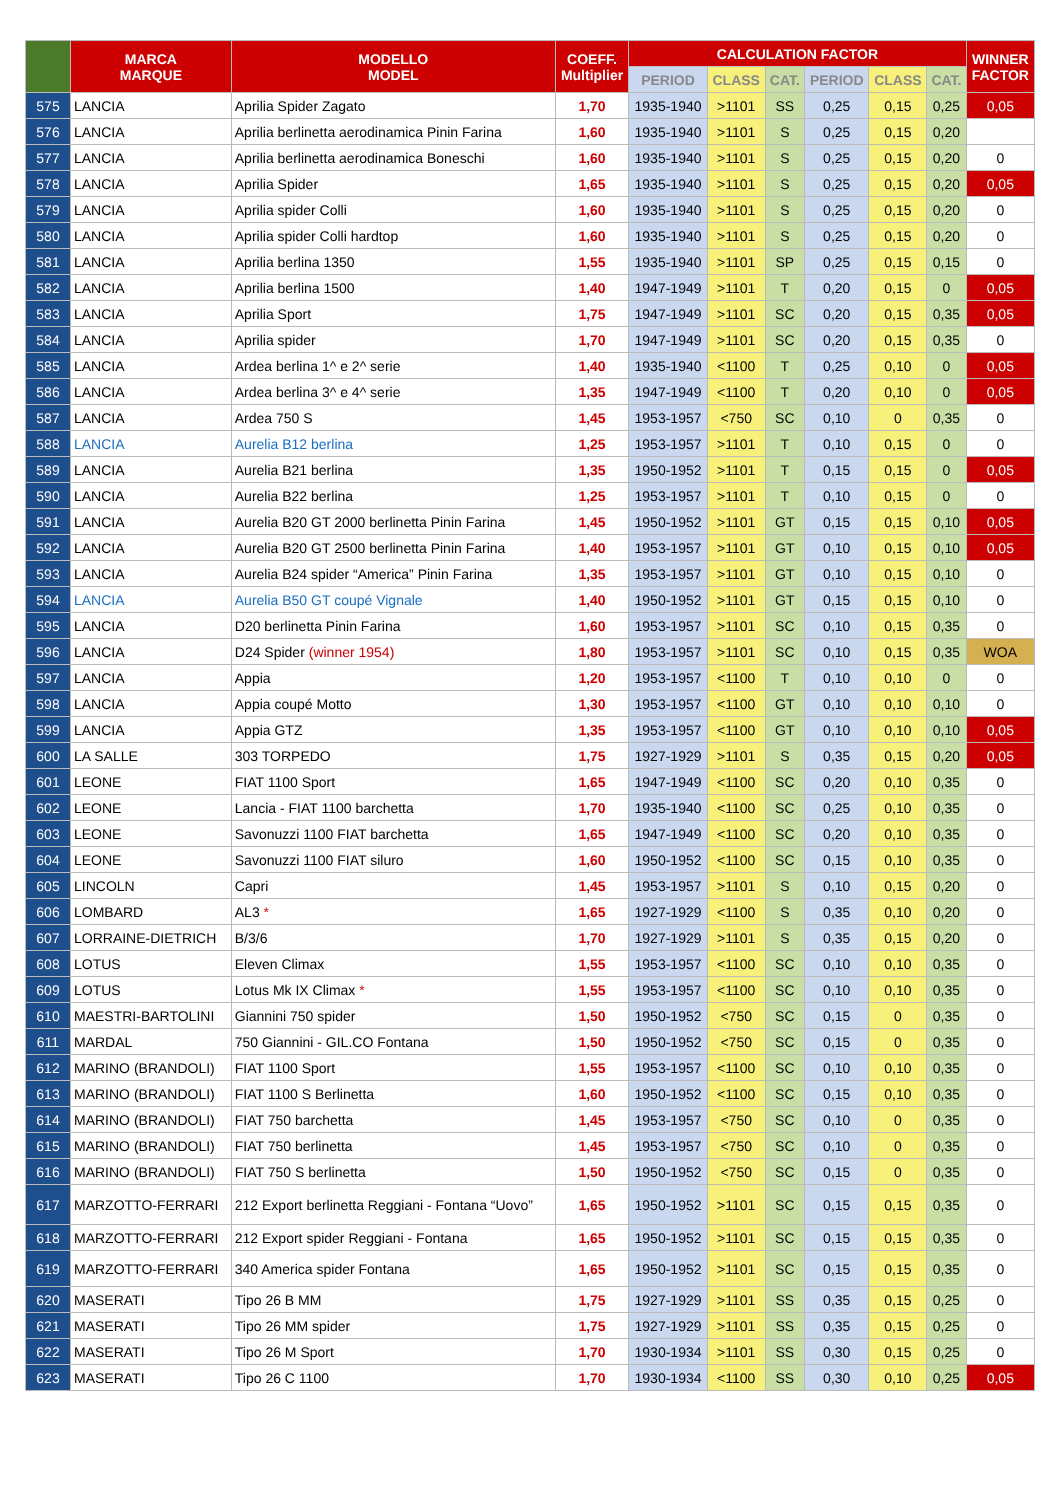| | MARCA MARQUE | MODELLO MODEL | COEFF. Multiplier | CALCULATION FACTOR | | | | | | WINNER FACTOR |
| --- | --- | --- | --- | --- | --- | --- | --- | --- | --- | --- |
| | | | | PERIOD | CLASS | CAT. | PERIOD | CLASS | CAT. | |
| 575 | LANCIA | Aprilia Spider Zagato | 1,70 | 1935-1940 | >1101 | SS | 0,25 | 0,15 | 0,25 | 0,05 |
| 576 | LANCIA | Aprilia berlinetta aerodinamica Pinin Farina | 1,60 | 1935-1940 | >1101 | S | 0,25 | 0,15 | 0,20 | |
| 577 | LANCIA | Aprilia berlinetta aerodinamica Boneschi | 1,60 | 1935-1940 | >1101 | S | 0,25 | 0,15 | 0,20 | 0 |
| 578 | LANCIA | Aprilia Spider | 1,65 | 1935-1940 | >1101 | S | 0,25 | 0,15 | 0,20 | 0,05 |
| 579 | LANCIA | Aprilia spider Colli | 1,60 | 1935-1940 | >1101 | S | 0,25 | 0,15 | 0,20 | 0 |
| 580 | LANCIA | Aprilia spider Colli hardtop | 1,60 | 1935-1940 | >1101 | S | 0,25 | 0,15 | 0,20 | 0 |
| 581 | LANCIA | Aprilia berlina 1350 | 1,55 | 1935-1940 | >1101 | SP | 0,25 | 0,15 | 0,15 | 0 |
| 582 | LANCIA | Aprilia berlina 1500 | 1,40 | 1947-1949 | >1101 | T | 0,20 | 0,15 | 0 | 0,05 |
| 583 | LANCIA | Aprilia Sport | 1,75 | 1947-1949 | >1101 | SC | 0,20 | 0,15 | 0,35 | 0,05 |
| 584 | LANCIA | Aprilia spider | 1,70 | 1947-1949 | >1101 | SC | 0,20 | 0,15 | 0,35 | 0 |
| 585 | LANCIA | Ardea berlina 1^ e 2^ serie | 1,40 | 1935-1940 | <1100 | T | 0,25 | 0,10 | 0 | 0,05 |
| 586 | LANCIA | Ardea berlina 3^ e 4^ serie | 1,35 | 1947-1949 | <1100 | T | 0,20 | 0,10 | 0 | 0,05 |
| 587 | LANCIA | Ardea 750 S | 1,45 | 1953-1957 | <750 | SC | 0,10 | 0 | 0,35 | 0 |
| 588 | LANCIA | Aurelia B12 berlina | 1,25 | 1953-1957 | >1101 | T | 0,10 | 0,15 | 0 | 0 |
| 589 | LANCIA | Aurelia B21 berlina | 1,35 | 1950-1952 | >1101 | T | 0,15 | 0,15 | 0 | 0,05 |
| 590 | LANCIA | Aurelia B22 berlina | 1,25 | 1953-1957 | >1101 | T | 0,10 | 0,15 | 0 | 0 |
| 591 | LANCIA | Aurelia B20 GT 2000 berlinetta Pinin Farina | 1,45 | 1950-1952 | >1101 | GT | 0,15 | 0,15 | 0,10 | 0,05 |
| 592 | LANCIA | Aurelia B20 GT 2500 berlinetta Pinin Farina | 1,40 | 1953-1957 | >1101 | GT | 0,10 | 0,15 | 0,10 | 0,05 |
| 593 | LANCIA | Aurelia B24 spider “America” Pinin Farina | 1,35 | 1953-1957 | >1101 | GT | 0,10 | 0,15 | 0,10 | 0 |
| 594 | LANCIA | Aurelia B50 GT coupé Vignale | 1,40 | 1950-1952 | >1101 | GT | 0,15 | 0,15 | 0,10 | 0 |
| 595 | LANCIA | D20 berlinetta Pinin Farina | 1,60 | 1953-1957 | >1101 | SC | 0,10 | 0,15 | 0,35 | 0 |
| 596 | LANCIA | D24 Spider (winner 1954) | 1,80 | 1953-1957 | >1101 | SC | 0,10 | 0,15 | 0,35 | WOA |
| 597 | LANCIA | Appia | 1,20 | 1953-1957 | <1100 | T | 0,10 | 0,10 | 0 | 0 |
| 598 | LANCIA | Appia coupé Motto | 1,30 | 1953-1957 | <1100 | GT | 0,10 | 0,10 | 0,10 | 0 |
| 599 | LANCIA | Appia GTZ | 1,35 | 1953-1957 | <1100 | GT | 0,10 | 0,10 | 0,10 | 0,05 |
| 600 | LA SALLE | 303 TORPEDO | 1,75 | 1927-1929 | >1101 | S | 0,35 | 0,15 | 0,20 | 0,05 |
| 601 | LEONE | FIAT 1100 Sport | 1,65 | 1947-1949 | <1100 | SC | 0,20 | 0,10 | 0,35 | 0 |
| 602 | LEONE | Lancia - FIAT 1100 barchetta | 1,70 | 1935-1940 | <1100 | SC | 0,25 | 0,10 | 0,35 | 0 |
| 603 | LEONE | Savonuzzi 1100 FIAT barchetta | 1,65 | 1947-1949 | <1100 | SC | 0,20 | 0,10 | 0,35 | 0 |
| 604 | LEONE | Savonuzzi 1100 FIAT siluro | 1,60 | 1950-1952 | <1100 | SC | 0,15 | 0,10 | 0,35 | 0 |
| 605 | LINCOLN | Capri | 1,45 | 1953-1957 | >1101 | S | 0,10 | 0,15 | 0,20 | 0 |
| 606 | LOMBARD | AL3 * | 1,65 | 1927-1929 | <1100 | S | 0,35 | 0,10 | 0,20 | 0 |
| 607 | LORRAINE-DIETRICH | B/3/6 | 1,70 | 1927-1929 | >1101 | S | 0,35 | 0,15 | 0,20 | 0 |
| 608 | LOTUS | Eleven Climax | 1,55 | 1953-1957 | <1100 | SC | 0,10 | 0,10 | 0,35 | 0 |
| 609 | LOTUS | Lotus Mk IX Climax * | 1,55 | 1953-1957 | <1100 | SC | 0,10 | 0,10 | 0,35 | 0 |
| 610 | MAESTRI-BARTOLINI | Giannini 750 spider | 1,50 | 1950-1952 | <750 | SC | 0,15 | 0 | 0,35 | 0 |
| 611 | MARDAL | 750 Giannini - GIL.CO Fontana | 1,50 | 1950-1952 | <750 | SC | 0,15 | 0 | 0,35 | 0 |
| 612 | MARINO (BRANDOLI) | FIAT 1100 Sport | 1,55 | 1953-1957 | <1100 | SC | 0,10 | 0,10 | 0,35 | 0 |
| 613 | MARINO (BRANDOLI) | FIAT 1100 S Berlinetta | 1,60 | 1950-1952 | <1100 | SC | 0,15 | 0,10 | 0,35 | 0 |
| 614 | MARINO (BRANDOLI) | FIAT 750 barchetta | 1,45 | 1953-1957 | <750 | SC | 0,10 | 0 | 0,35 | 0 |
| 615 | MARINO (BRANDOLI) | FIAT 750 berlinetta | 1,45 | 1953-1957 | <750 | SC | 0,10 | 0 | 0,35 | 0 |
| 616 | MARINO (BRANDOLI) | FIAT 750 S berlinetta | 1,50 | 1950-1952 | <750 | SC | 0,15 | 0 | 0,35 | 0 |
| 617 | MARZOTTO-FERRARI | 212 Export berlinetta Reggiani - Fontana “Uovo” | 1,65 | 1950-1952 | >1101 | SC | 0,15 | 0,15 | 0,35 | 0 |
| 618 | MARZOTTO-FERRARI | 212 Export spider Reggiani - Fontana | 1,65 | 1950-1952 | >1101 | SC | 0,15 | 0,15 | 0,35 | 0 |
| 619 | MARZOTTO-FERRARI | 340 America spider Fontana | 1,65 | 1950-1952 | >1101 | SC | 0,15 | 0,15 | 0,35 | 0 |
| 620 | MASERATI | Tipo 26 B MM | 1,75 | 1927-1929 | >1101 | SS | 0,35 | 0,15 | 0,25 | 0 |
| 621 | MASERATI | Tipo 26 MM spider | 1,75 | 1927-1929 | >1101 | SS | 0,35 | 0,15 | 0,25 | 0 |
| 622 | MASERATI | Tipo 26 M Sport | 1,70 | 1930-1934 | >1101 | SS | 0,30 | 0,15 | 0,25 | 0 |
| 623 | MASERATI | Tipo 26 C 1100 | 1,70 | 1930-1934 | <1100 | SS | 0,30 | 0,10 | 0,25 | 0,05 |